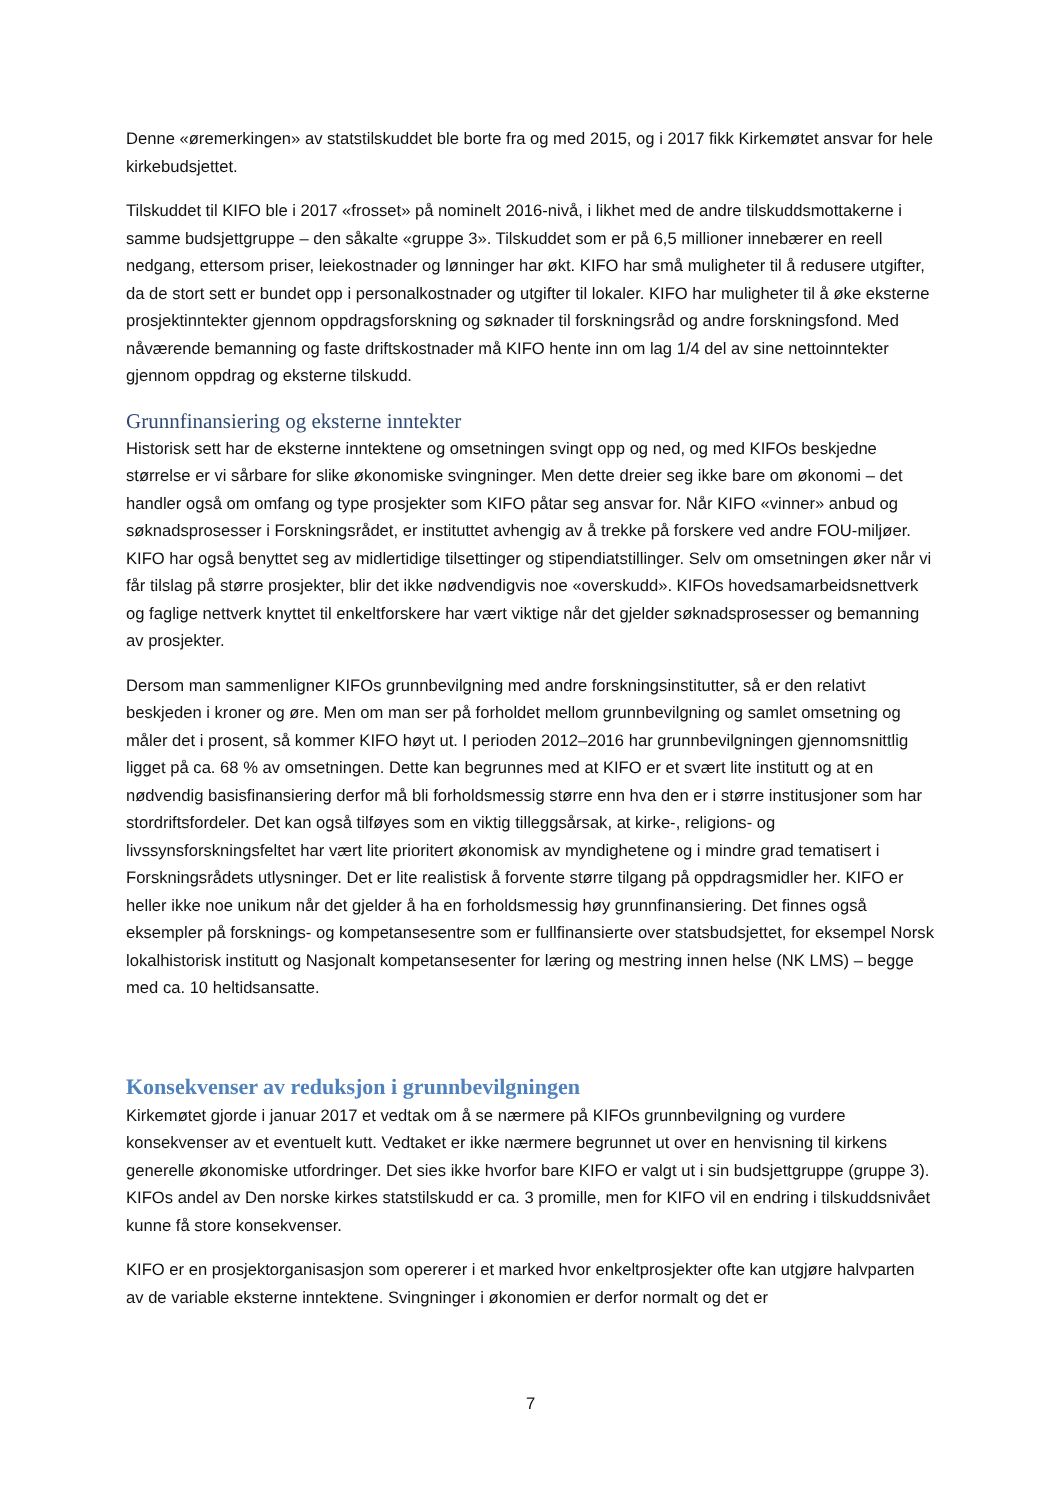Denne «øremerkingen» av statstilskuddet ble borte fra og med 2015, og i 2017 fikk Kirkemøtet ansvar for hele kirkebudsjettet.
Tilskuddet til KIFO ble i 2017 «frosset» på nominelt 2016-nivå, i likhet med de andre tilskuddsmottakerne i samme budsjettgruppe – den såkalte «gruppe 3». Tilskuddet som er på 6,5 millioner innebærer en reell nedgang, ettersom priser, leiekostnader og lønninger har økt. KIFO har små muligheter til å redusere utgifter, da de stort sett er bundet opp i personalkostnader og utgifter til lokaler. KIFO har muligheter til å øke eksterne prosjektinntekter gjennom oppdragsforskning og søknader til forskningsråd og andre forskningsfond. Med nåværende bemanning og faste driftskostnader må KIFO hente inn om lag 1/4 del av sine nettoinntekter gjennom oppdrag og eksterne tilskudd.
Grunnfinansiering og eksterne inntekter
Historisk sett har de eksterne inntektene og omsetningen svingt opp og ned, og med KIFOs beskjedne størrelse er vi sårbare for slike økonomiske svingninger. Men dette dreier seg ikke bare om økonomi – det handler også om omfang og type prosjekter som KIFO påtar seg ansvar for. Når KIFO «vinner» anbud og søknadsprosesser i Forskningsrådet, er instituttet avhengig av å trekke på forskere ved andre FOU-miljøer. KIFO har også benyttet seg av midlertidige tilsettinger og stipendiatstillinger. Selv om omsetningen øker når vi får tilslag på større prosjekter, blir det ikke nødvendigvis noe «overskudd». KIFOs hovedsamarbeidsnettverk og faglige nettverk knyttet til enkeltforskere har vært viktige når det gjelder søknadsprosesser og bemanning av prosjekter.
Dersom man sammenligner KIFOs grunnbevilgning med andre forskningsinstitutter, så er den relativt beskjeden i kroner og øre. Men om man ser på forholdet mellom grunnbevilgning og samlet omsetning og måler det i prosent, så kommer KIFO høyt ut. I perioden 2012–2016 har grunnbevilgningen gjennomsnittlig ligget på ca. 68 % av omsetningen. Dette kan begrunnes med at KIFO er et svært lite institutt og at en nødvendig basisfinansiering derfor må bli forholdsmessig større enn hva den er i større institusjoner som har stordriftsfordeler. Det kan også tilføyes som en viktig tilleggsårsak, at kirke-, religions- og livssynsforskningsfeltet har vært lite prioritert økonomisk av myndighetene og i mindre grad tematisert i Forskningsrådets utlysninger. Det er lite realistisk å forvente større tilgang på oppdragsmidler her. KIFO er heller ikke noe unikum når det gjelder å ha en forholdsmessig høy grunnfinansiering. Det finnes også eksempler på forsknings- og kompetansesentre som er fullfinansierte over statsbudsjettet, for eksempel Norsk lokalhistorisk institutt og Nasjonalt kompetansesenter for læring og mestring innen helse (NK LMS) – begge med ca. 10 heltidsansatte.
Konsekvenser av reduksjon i grunnbevilgningen
Kirkemøtet gjorde i januar 2017 et vedtak om å se nærmere på KIFOs grunnbevilgning og vurdere konsekvenser av et eventuelt kutt. Vedtaket er ikke nærmere begrunnet ut over en henvisning til kirkens generelle økonomiske utfordringer. Det sies ikke hvorfor bare KIFO er valgt ut i sin budsjettgruppe (gruppe 3). KIFOs andel av Den norske kirkes statstilskudd er ca. 3 promille, men for KIFO vil en endring i tilskuddsnivået kunne få store konsekvenser.
KIFO er en prosjektorganisasjon som opererer i et marked hvor enkeltprosjekter ofte kan utgjøre halvparten av de variable eksterne inntektene. Svingninger i økonomien er derfor normalt og det er
7